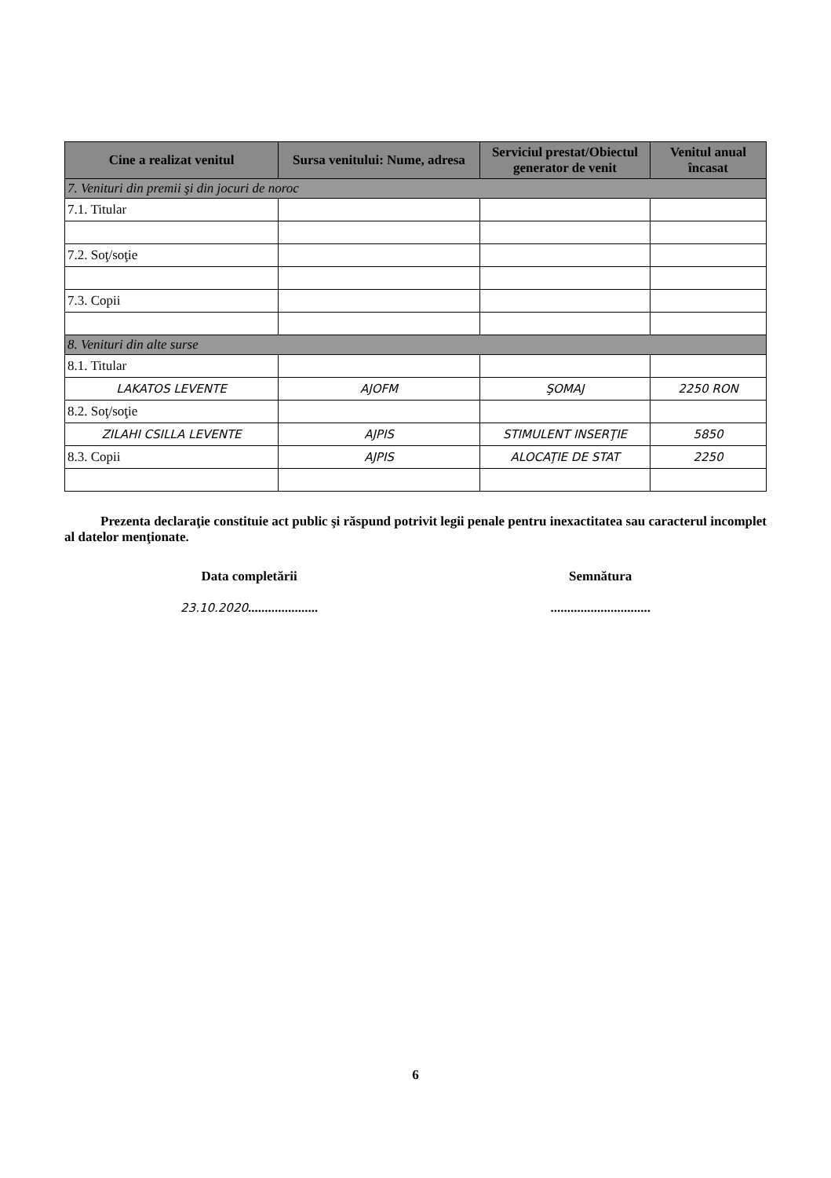| Cine a realizat venitul | Sursa venitului: Nume, adresa | Serviciul prestat/Obiectul generator de venit | Venitul anual încasat |
| --- | --- | --- | --- |
| 7. Venituri din premii şi din jocuri de noroc | | | |
| 7.1. Titular | | | |
| 7.2. Soţ/soţie | | | |
| 7.3. Copii | | | |
| 8. Venituri din alte surse | | | |
| 8.1. Titular | | | |
| LAKATOS LEVENTE | AJOFM | ŞOMAJ | 2250 RON |
| 8.2. Soţ/soţie | | | |
| ZILAHI CSILLA LEVENTE | AJPIS | STIMULENT INSERŢIE | 5850 |
| 8.3. Copii | AJPIS | ALOCAŢIE DE STAT | 2250 |
Prezenta declaraţie constituie act public şi răspund potrivit legii penale pentru inexactitatea sau caracterul incomplet al datelor menţionate.
Data completării
23.10.2020.....................
Semnătura
..............................
6